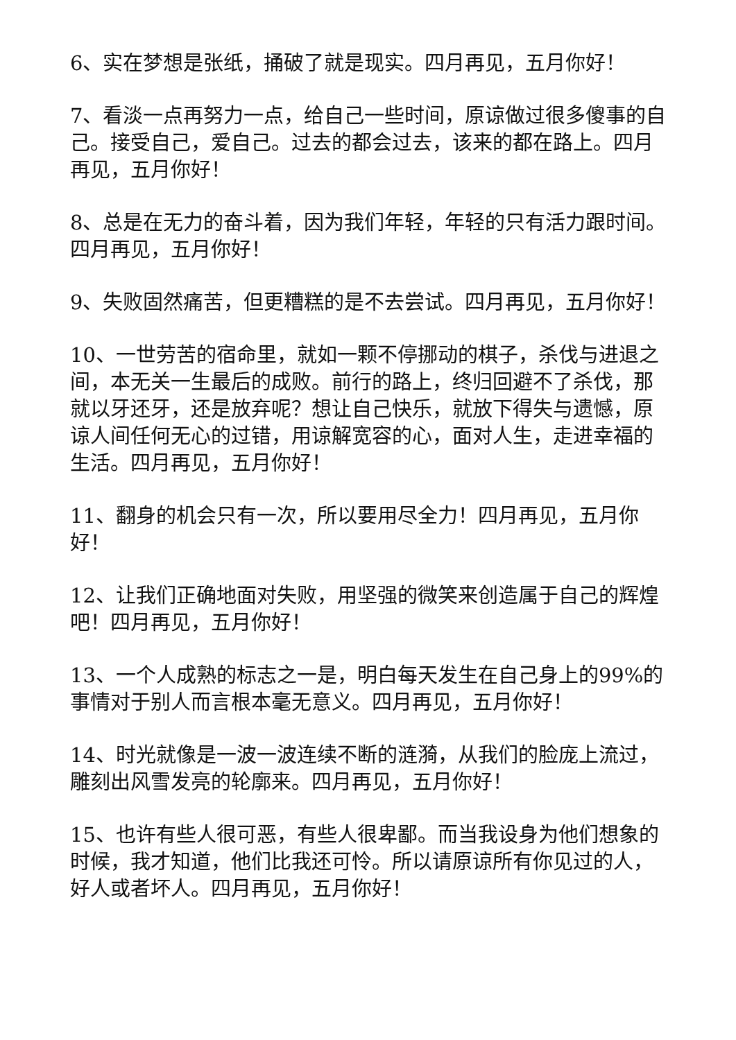6、实在梦想是张纸，捅破了就是现实。四月再见，五月你好！
7、看淡一点再努力一点，给自己一些时间，原谅做过很多傻事的自己。接受自己，爱自己。过去的都会过去，该来的都在路上。四月再见，五月你好！
8、总是在无力的奋斗着，因为我们年轻，年轻的只有活力跟时间。四月再见，五月你好！
9、失败固然痛苦，但更糟糕的是不去尝试。四月再见，五月你好！
10、一世劳苦的宿命里，就如一颗不停挪动的棋子，杀伐与进退之间，本无关一生最后的成败。前行的路上，终归回避不了杀伐，那就以牙还牙，还是放弃呢？想让自己快乐，就放下得失与遗憾，原谅人间任何无心的过错，用谅解宽容的心，面对人生，走进幸福的生活。四月再见，五月你好！
11、翻身的机会只有一次，所以要用尽全力！四月再见，五月你好！
12、让我们正确地面对失败，用坚强的微笑来创造属于自己的辉煌吧！四月再见，五月你好！
13、一个人成熟的标志之一是，明白每天发生在自己身上的99%的事情对于别人而言根本毫无意义。四月再见，五月你好！
14、时光就像是一波一波连续不断的涟漪，从我们的脸庞上流过，雕刻出风雪发亮的轮廓来。四月再见，五月你好！
15、也许有些人很可恶，有些人很卑鄙。而当我设身为他们想象的时候，我才知道，他们比我还可怜。所以请原谅所有你见过的人，好人或者坏人。四月再见，五月你好！